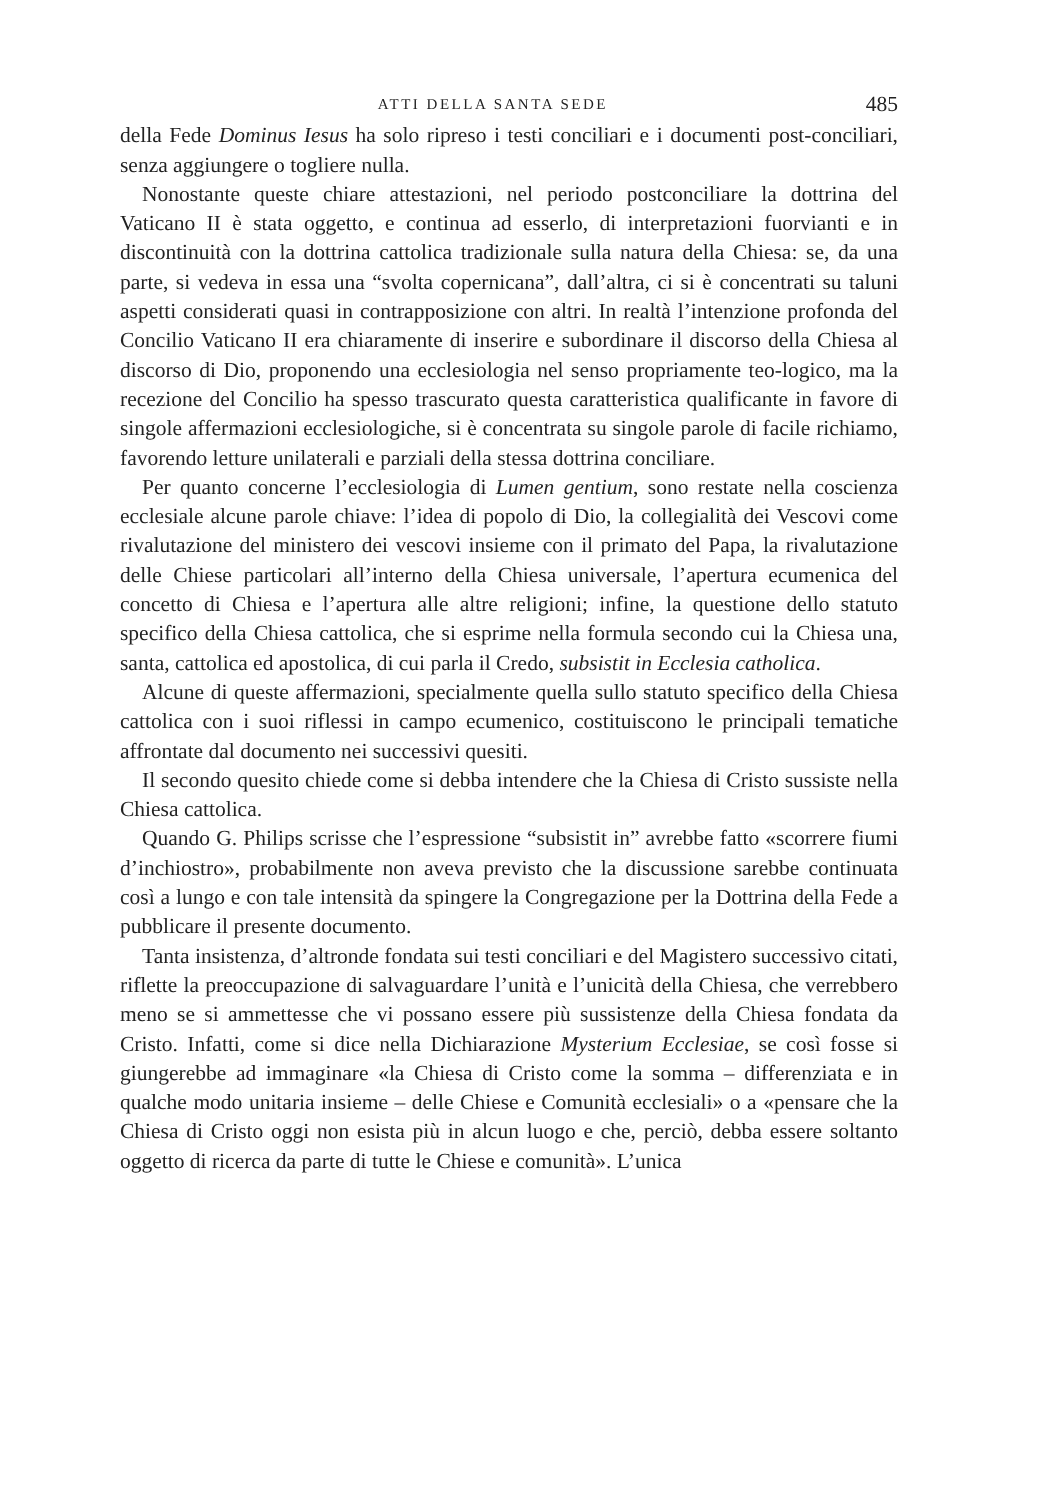ATTI DELLA SANTA SEDE 485
della Fede Dominus Iesus ha solo ripreso i testi conciliari e i documenti post-conciliari, senza aggiungere o togliere nulla.
Nonostante queste chiare attestazioni, nel periodo postconciliare la dottrina del Vaticano II è stata oggetto, e continua ad esserlo, di interpretazioni fuorvianti e in discontinuità con la dottrina cattolica tradizionale sulla natura della Chiesa: se, da una parte, si vedeva in essa una “svolta copernicana”, dall’altra, ci si è concentrati su taluni aspetti considerati quasi in contrapposizione con altri. In realtà l’intenzione profonda del Concilio Vaticano II era chiaramente di inserire e subordinare il discorso della Chiesa al discorso di Dio, proponendo una ecclesiologia nel senso propriamente teo-logico, ma la recezione del Concilio ha spesso trascurato questa caratteristica qualificante in favore di singole affermazioni ecclesiologiche, si è concentrata su singole parole di facile richiamo, favorendo letture unilaterali e parziali della stessa dottrina conciliare.
Per quanto concerne l’ecclesiologia di Lumen gentium, sono restate nella coscienza ecclesiale alcune parole chiave: l’idea di popolo di Dio, la collegialità dei Vescovi come rivalutazione del ministero dei vescovi insieme con il primato del Papa, la rivalutazione delle Chiese particolari all’interno della Chiesa universale, l’apertura ecumenica del concetto di Chiesa e l’apertura alle altre religioni; infine, la questione dello statuto specifico della Chiesa cattolica, che si esprime nella formula secondo cui la Chiesa una, santa, cattolica ed apostolica, di cui parla il Credo, subsistit in Ecclesia catholica.
Alcune di queste affermazioni, specialmente quella sullo statuto specifico della Chiesa cattolica con i suoi riflessi in campo ecumenico, costituiscono le principali tematiche affrontate dal documento nei successivi quesiti.
Il secondo quesito chiede come si debba intendere che la Chiesa di Cristo sussiste nella Chiesa cattolica.
Quando G. Philips scrisse che l’espressione “subsistit in” avrebbe fatto «scorrere fiumi d’inchiostro», probabilmente non aveva previsto che la discussione sarebbe continuata così a lungo e con tale intensità da spingere la Congregazione per la Dottrina della Fede a pubblicare il presente documento.
Tanta insistenza, d’altronde fondata sui testi conciliari e del Magistero successivo citati, riflette la preoccupazione di salvaguardare l’unità e l’unicità della Chiesa, che verrebbero meno se si ammettesse che vi possano essere più sussistenze della Chiesa fondata da Cristo. Infatti, come si dice nella Dichiarazione Mysterium Ecclesiae, se così fosse si giungerebbe ad immaginare «la Chiesa di Cristo come la somma – differenziata e in qualche modo unitaria insieme – delle Chiese e Comunità ecclesiali» o a «pensare che la Chiesa di Cristo oggi non esista più in alcun luogo e che, perciò, debba essere soltanto oggetto di ricerca da parte di tutte le Chiese e comunità». L’unica